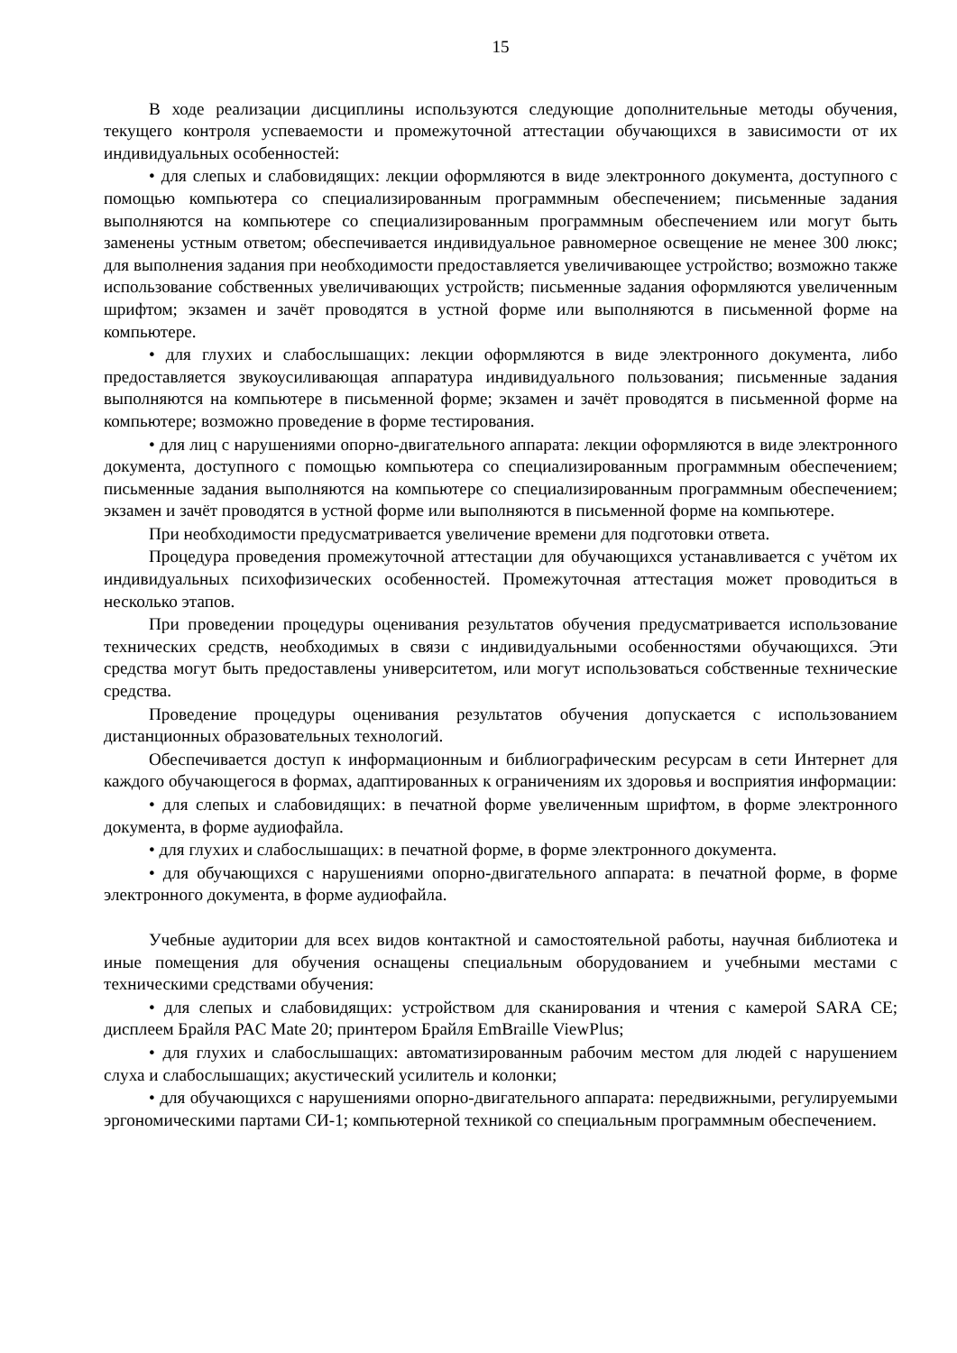15
В ходе реализации дисциплины используются следующие дополнительные методы обучения, текущего контроля успеваемости и промежуточной аттестации обучающихся в зависимости от их индивидуальных особенностей:
• для слепых и слабовидящих: лекции оформляются в виде электронного документа, доступного с помощью компьютера со специализированным программным обеспечением; письменные задания выполняются на компьютере со специализированным программным обеспечением или могут быть заменены устным ответом; обеспечивается индивидуальное равномерное освещение не менее 300 люкс; для выполнения задания при необходимости предоставляется увеличивающее устройство; возможно также использование собственных увеличивающих устройств; письменные задания оформляются увеличенным шрифтом; экзамен и зачёт проводятся в устной форме или выполняются в письменной форме на компьютере.
• для глухих и слабослышащих: лекции оформляются в виде электронного документа, либо предоставляется звукоусиливающая аппаратура индивидуального пользования; письменные задания выполняются на компьютере в письменной форме; экзамен и зачёт проводятся в письменной форме на компьютере; возможно проведение в форме тестирования.
• для лиц с нарушениями опорно-двигательного аппарата: лекции оформляются в виде электронного документа, доступного с помощью компьютера со специализированным программным обеспечением; письменные задания выполняются на компьютере со специализированным программным обеспечением; экзамен и зачёт проводятся в устной форме или выполняются в письменной форме на компьютере.
При необходимости предусматривается увеличение времени для подготовки ответа.
Процедура проведения промежуточной аттестации для обучающихся устанавливается с учётом их индивидуальных психофизических особенностей. Промежуточная аттестация может проводиться в несколько этапов.
При проведении процедуры оценивания результатов обучения предусматривается использование технических средств, необходимых в связи с индивидуальными особенностями обучающихся. Эти средства могут быть предоставлены университетом, или могут использоваться собственные технические средства.
Проведение процедуры оценивания результатов обучения допускается с использованием дистанционных образовательных технологий.
Обеспечивается доступ к информационным и библиографическим ресурсам в сети Интернет для каждого обучающегося в формах, адаптированных к ограничениям их здоровья и восприятия информации:
• для слепых и слабовидящих: в печатной форме увеличенным шрифтом, в форме электронного документа, в форме аудиофайла.
• для глухих и слабослышащих: в печатной форме, в форме электронного документа.
• для обучающихся с нарушениями опорно-двигательного аппарата: в печатной форме, в форме электронного документа, в форме аудиофайла.
Учебные аудитории для всех видов контактной и самостоятельной работы, научная библиотека и иные помещения для обучения оснащены специальным оборудованием и учебными местами с техническими средствами обучения:
• для слепых и слабовидящих: устройством для сканирования и чтения с камерой SARA CE; дисплеем Брайля PAC Mate 20; принтером Брайля EmBraille ViewPlus;
• для глухих и слабослышащих: автоматизированным рабочим местом для людей с нарушением слуха и слабослышащих; акустический усилитель и колонки;
• для обучающихся с нарушениями опорно-двигательного аппарата: передвижными, регулируемыми эргономическими партами СИ-1; компьютерной техникой со специальным программным обеспечением.